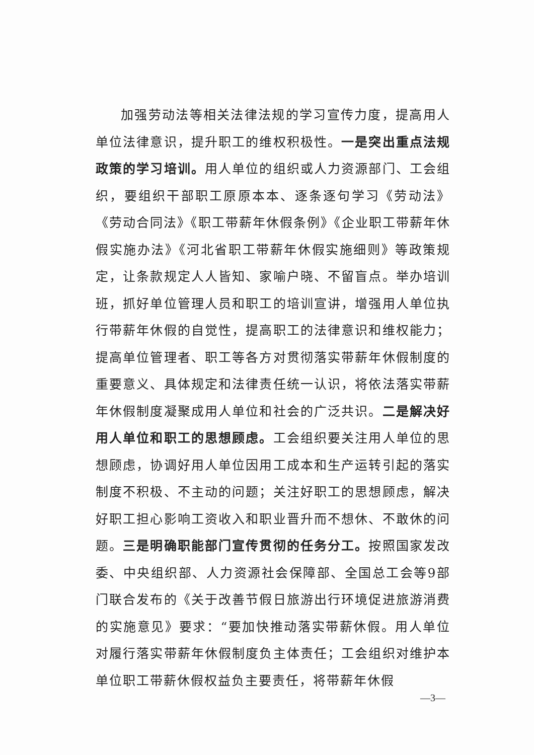加强劳动法等相关法律法规的学习宣传力度，提高用人单位法律意识，提升职工的维权积极性。一是突出重点法规政策的学习培训。用人单位的组织或人力资源部门、工会组织，要组织干部职工原原本本、逐条逐句学习《劳动法》《劳动合同法》《职工带薪年休假条例》《企业职工带薪年休假实施办法》《河北省职工带薪年休假实施细则》等政策规定，让条款规定人人皆知、家喻户晓、不留盲点。举办培训班，抓好单位管理人员和职工的培训宣讲，增强用人单位执行带薪年休假的自觉性，提高职工的法律意识和维权能力；提高单位管理者、职工等各方对贯彻落实带薪年休假制度的重要意义、具体规定和法律责任统一认识，将依法落实带薪年休假制度凝聚成用人单位和社会的广泛共识。二是解决好用人单位和职工的思想顾虑。工会组织要关注用人单位的思想顾虑，协调好用人单位因用工成本和生产运转引起的落实制度不积极、不主动的问题；关注好职工的思想顾虑，解决好职工担心影响工资收入和职业晋升而不想休、不敢休的问题。三是明确职能部门宣传贯彻的任务分工。按照国家发改委、中央组织部、人力资源社会保障部、全国总工会等9部门联合发布的《关于改善节假日旅游出行环境促进旅游消费的实施意见》要求：“要加快推动落实带薪休假。用人单位对履行落实带薪年休假制度负主体责任；工会组织对维护本单位职工带薪休假权益负主要责任，将带薪年休假
—3—